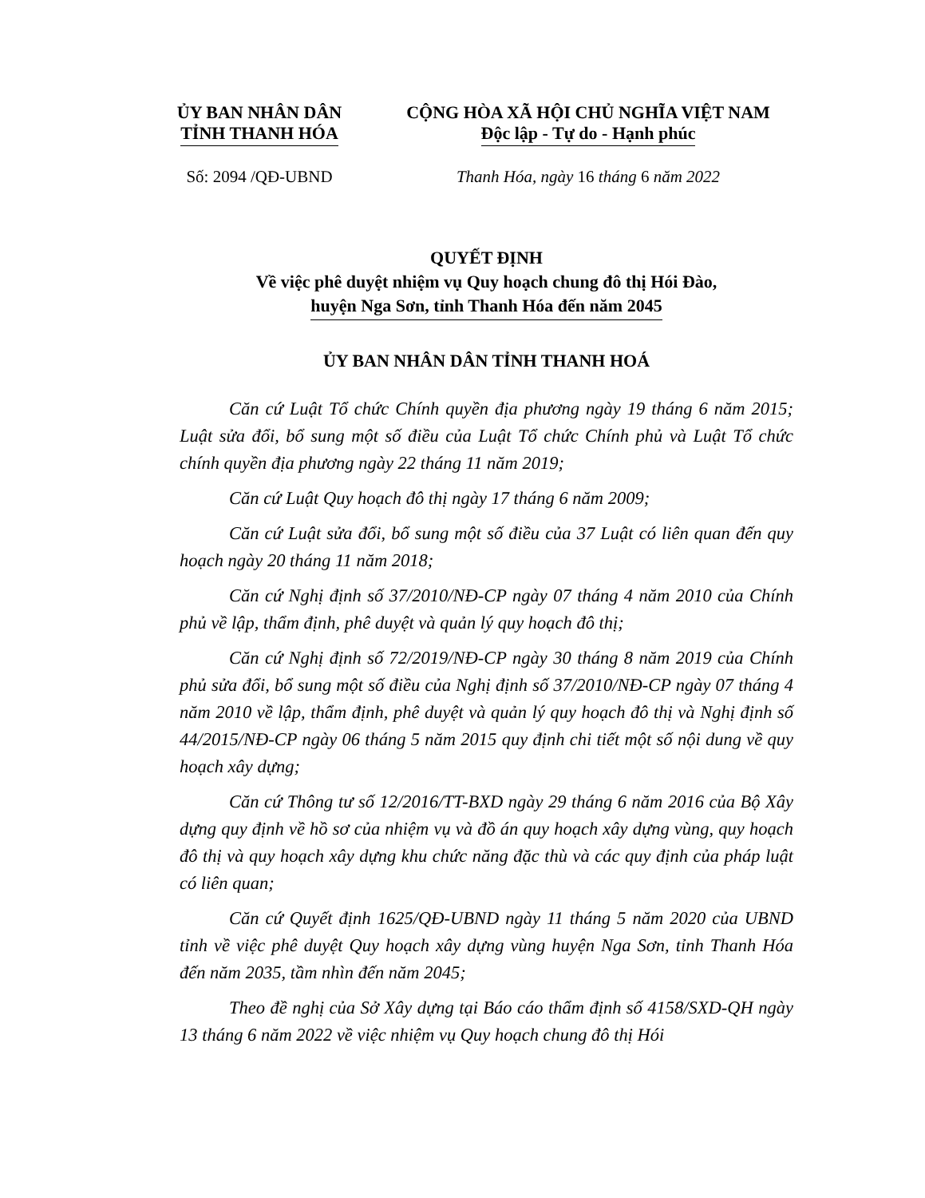ỦY BAN NHÂN DÂN
TỈNH THANH HÓA
CỘNG HÒA XÃ HỘI CHỦ NGHĨA VIỆT NAM
Độc lập - Tự do - Hạnh phúc
Số: 2094 /QĐ-UBND Thanh Hóa, ngày 16 tháng 6 năm 2022
QUYẾT ĐỊNH
Về việc phê duyệt nhiệm vụ Quy hoạch chung đô thị Hói Đào,
huyện Nga Sơn, tỉnh Thanh Hóa đến năm 2045
ỦY BAN NHÂN DÂN TỈNH THANH HOÁ
Căn cứ Luật Tổ chức Chính quyền địa phương ngày 19 tháng 6 năm 2015; Luật sửa đổi, bổ sung một số điều của Luật Tổ chức Chính phủ và Luật Tổ chức chính quyền địa phương ngày 22 tháng 11 năm 2019;
Căn cứ Luật Quy hoạch đô thị ngày 17 tháng 6 năm 2009;
Căn cứ Luật sửa đổi, bổ sung một số điều của 37 Luật có liên quan đến quy hoạch ngày 20 tháng 11 năm 2018;
Căn cứ Nghị định số 37/2010/NĐ-CP ngày 07 tháng 4 năm 2010 của Chính phủ về lập, thẩm định, phê duyệt và quản lý quy hoạch đô thị;
Căn cứ Nghị định số 72/2019/NĐ-CP ngày 30 tháng 8 năm 2019 của Chính phủ sửa đổi, bổ sung một số điều của Nghị định số 37/2010/NĐ-CP ngày 07 tháng 4 năm 2010 về lập, thẩm định, phê duyệt và quản lý quy hoạch đô thị và Nghị định số 44/2015/NĐ-CP ngày 06 tháng 5 năm 2015 quy định chi tiết một số nội dung về quy hoạch xây dựng;
Căn cứ Thông tư số 12/2016/TT-BXD ngày 29 tháng 6 năm 2016 của Bộ Xây dựng quy định về hồ sơ của nhiệm vụ và đồ án quy hoạch xây dựng vùng, quy hoạch đô thị và quy hoạch xây dựng khu chức năng đặc thù và các quy định của pháp luật có liên quan;
Căn cứ Quyết định 1625/QĐ-UBND ngày 11 tháng 5 năm 2020 của UBND tỉnh về việc phê duyệt Quy hoạch xây dựng vùng huyện Nga Sơn, tỉnh Thanh Hóa đến năm 2035, tầm nhìn đến năm 2045;
Theo đề nghị của Sở Xây dựng tại Báo cáo thẩm định số 4158/SXD-QH ngày 13 tháng 6 năm 2022 về việc nhiệm vụ Quy hoạch chung đô thị Hói